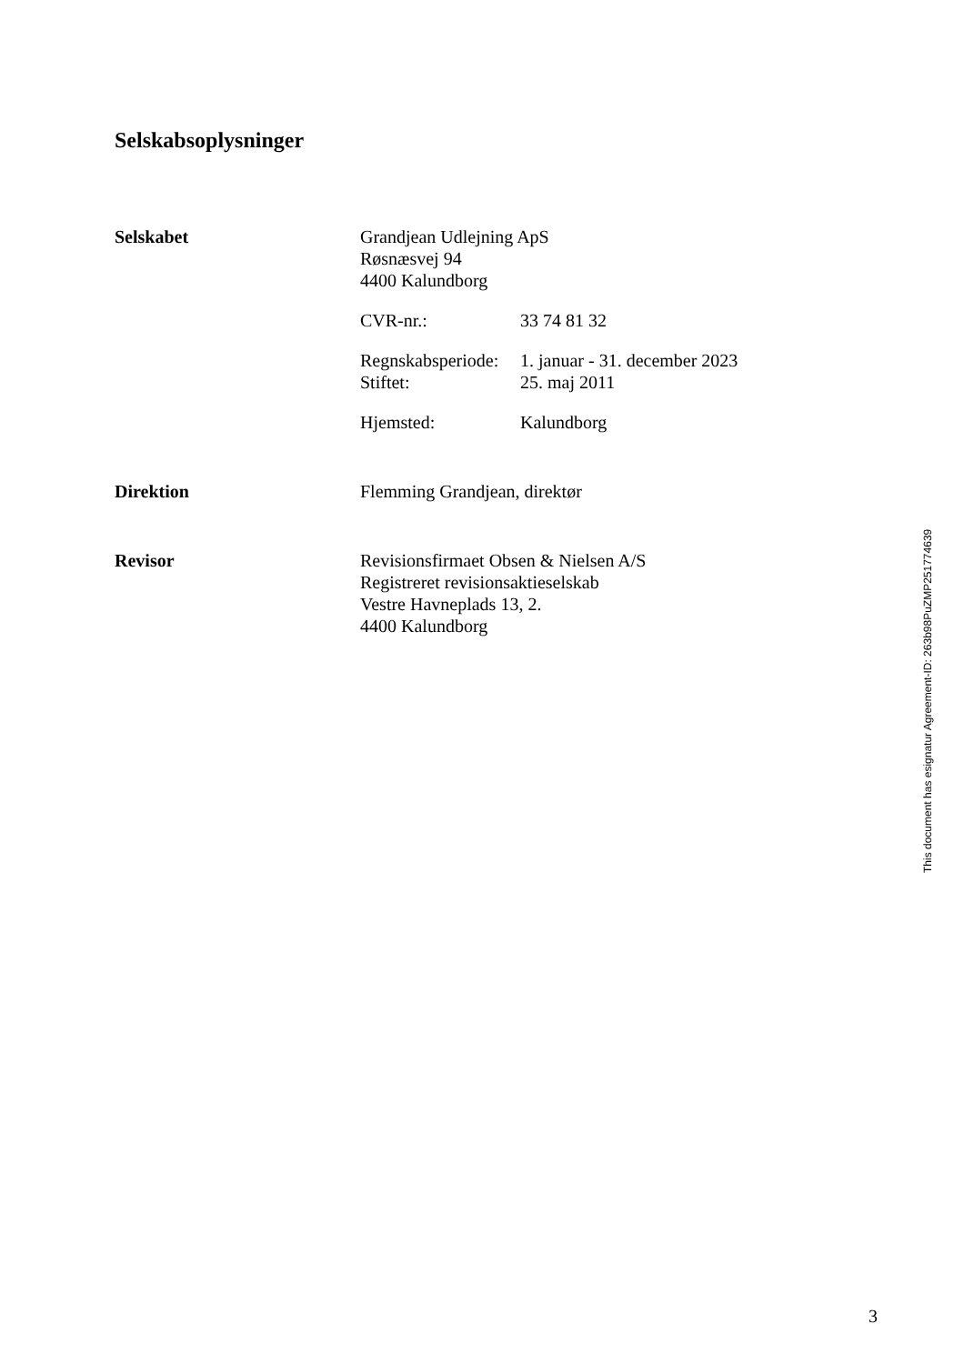Selskabsoplysninger
Selskabet Grandjean Udlejning ApS
Røsnæsvej 94
4400 Kalundborg
CVR-nr.: 33 74 81 32
Regnskabsperiode:
1. januar - 31. december 2023
Stiftet: 25. maj 2011
Hjemsted: Kalundborg
Direktion Flemming Grandjean, direktør
Revisor Revisionsfirmaet Obsen & Nielsen A/S
Registreret revisionsaktieselskab
Vestre Havneplads 13, 2.
4400 Kalundborg
This document has esignatur Agreement-ID: 263b98PuZMP251774639
3